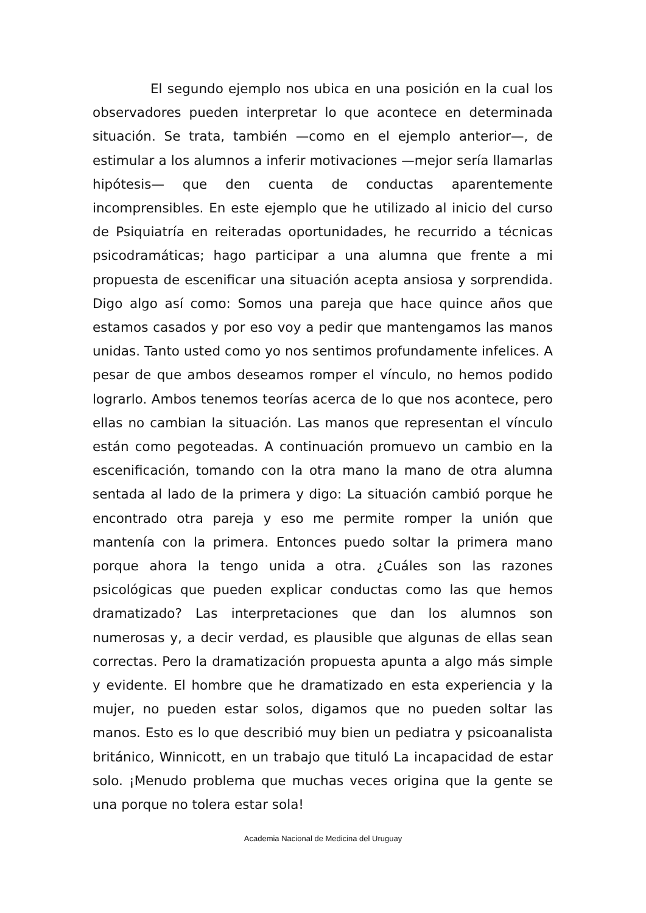El segundo ejemplo nos ubica en una posición en la cual los observadores pueden interpretar lo que acontece en determinada situación. Se trata, también —como en el ejemplo anterior—, de estimular a los alumnos a inferir motivaciones —mejor sería llamarlas hipótesis— que den cuenta de conductas aparentemente incomprensibles. En este ejemplo que he utilizado al inicio del curso de Psiquiatría en reiteradas oportunidades, he recurrido a técnicas psicodramáticas; hago participar a una alumna que frente a mi propuesta de escenificar una situación acepta ansiosa y sorprendida. Digo algo así como: Somos una pareja que hace quince años que estamos casados y por eso voy a pedir que mantengamos las manos unidas. Tanto usted como yo nos sentimos profundamente infelices. A pesar de que ambos deseamos romper el vínculo, no hemos podido lograrlo. Ambos tenemos teorías acerca de lo que nos acontece, pero ellas no cambian la situación. Las manos que representan el vínculo están como pegoteadas. A continuación promuevo un cambio en la escenificación, tomando con la otra mano la mano de otra alumna sentada al lado de la primera y digo: La situación cambió porque he encontrado otra pareja y eso me permite romper la unión que mantenía con la primera. Entonces puedo soltar la primera mano porque ahora la tengo unida a otra. ¿Cuáles son las razones psicológicas que pueden explicar conductas como las que hemos dramatizado? Las interpretaciones que dan los alumnos son numerosas y, a decir verdad, es plausible que algunas de ellas sean correctas. Pero la dramatización propuesta apunta a algo más simple y evidente. El hombre que he dramatizado en esta experiencia y la mujer, no pueden estar solos, digamos que no pueden soltar las manos. Esto es lo que describió muy bien un pediatra y psicoanalista británico, Winnicott, en un trabajo que tituló La incapacidad de estar solo. ¡Menudo problema que muchas veces origina que la gente se una porque no tolera estar sola!
Academia Nacional de Medicina del Uruguay